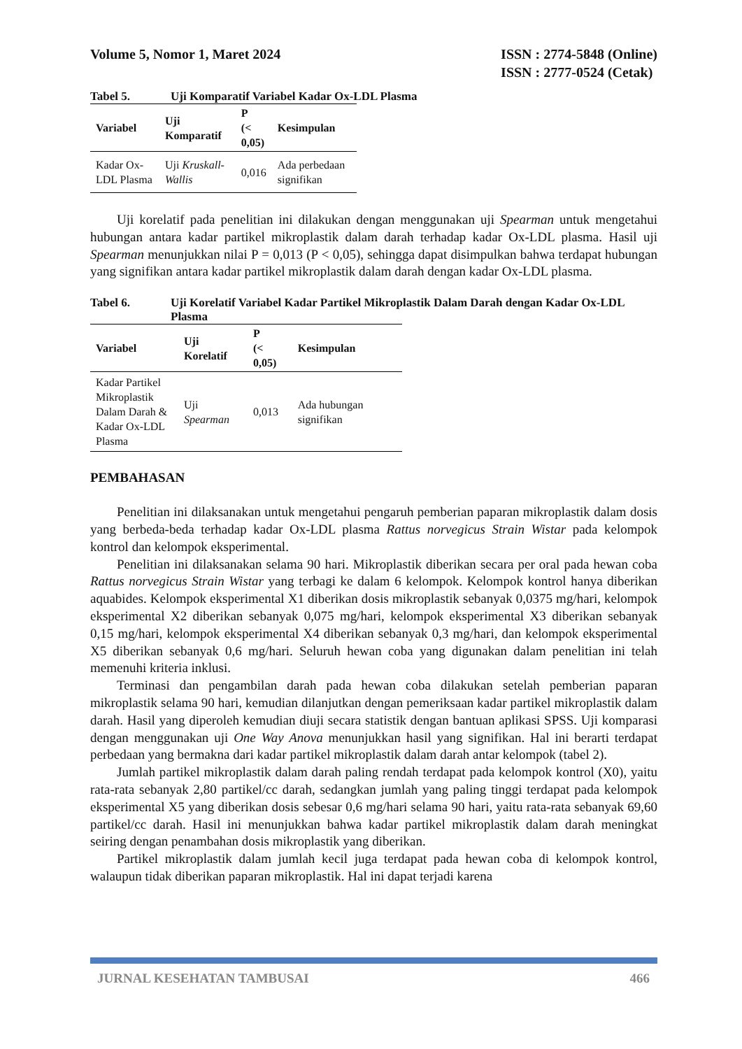Volume 5, Nomor 1, Maret 2024 ISSN : 2774-5848 (Online)
ISSN : 2777-0524 (Cetak)
Tabel 5. Uji Komparatif Variabel Kadar Ox-LDL Plasma
| Variabel | Uji Komparatif | P (< 0,05) | Kesimpulan |
| --- | --- | --- | --- |
| Kadar Ox-LDL Plasma | Uji Kruskall-Wallis | 0,016 | Ada perbedaan signifikan |
Uji korelatif pada penelitian ini dilakukan dengan menggunakan uji Spearman untuk mengetahui hubungan antara kadar partikel mikroplastik dalam darah terhadap kadar Ox-LDL plasma. Hasil uji Spearman menunjukkan nilai P = 0,013 (P < 0,05), sehingga dapat disimpulkan bahwa terdapat hubungan yang signifikan antara kadar partikel mikroplastik dalam darah dengan kadar Ox-LDL plasma.
Tabel 6. Uji Korelatif Variabel Kadar Partikel Mikroplastik Dalam Darah dengan Kadar Ox-LDL Plasma
| Variabel | Uji Korelatif | P (< 0,05) | Kesimpulan |
| --- | --- | --- | --- |
| Kadar Partikel Mikroplastik Dalam Darah & Kadar Ox-LDL Plasma | Uji Spearman | 0,013 | Ada hubungan signifikan |
PEMBAHASAN
Penelitian ini dilaksanakan untuk mengetahui pengaruh pemberian paparan mikroplastik dalam dosis yang berbeda-beda terhadap kadar Ox-LDL plasma Rattus norvegicus Strain Wistar pada kelompok kontrol dan kelompok eksperimental.
Penelitian ini dilaksanakan selama 90 hari. Mikroplastik diberikan secara per oral pada hewan coba Rattus norvegicus Strain Wistar yang terbagi ke dalam 6 kelompok. Kelompok kontrol hanya diberikan aquabides. Kelompok eksperimental X1 diberikan dosis mikroplastik sebanyak 0,0375 mg/hari, kelompok eksperimental X2 diberikan sebanyak 0,075 mg/hari, kelompok eksperimental X3 diberikan sebanyak 0,15 mg/hari, kelompok eksperimental X4 diberikan sebanyak 0,3 mg/hari, dan kelompok eksperimental X5 diberikan sebanyak 0,6 mg/hari. Seluruh hewan coba yang digunakan dalam penelitian ini telah memenuhi kriteria inklusi.
Terminasi dan pengambilan darah pada hewan coba dilakukan setelah pemberian paparan mikroplastik selama 90 hari, kemudian dilanjutkan dengan pemeriksaan kadar partikel mikroplastik dalam darah. Hasil yang diperoleh kemudian diuji secara statistik dengan bantuan aplikasi SPSS. Uji komparasi dengan menggunakan uji One Way Anova menunjukkan hasil yang signifikan. Hal ini berarti terdapat perbedaan yang bermakna dari kadar partikel mikroplastik dalam darah antar kelompok (tabel 2).
Jumlah partikel mikroplastik dalam darah paling rendah terdapat pada kelompok kontrol (X0), yaitu rata-rata sebanyak 2,80 partikel/cc darah, sedangkan jumlah yang paling tinggi terdapat pada kelompok eksperimental X5 yang diberikan dosis sebesar 0,6 mg/hari selama 90 hari, yaitu rata-rata sebanyak 69,60 partikel/cc darah. Hasil ini menunjukkan bahwa kadar partikel mikroplastik dalam darah meningkat seiring dengan penambahan dosis mikroplastik yang diberikan.
Partikel mikroplastik dalam jumlah kecil juga terdapat pada hewan coba di kelompok kontrol, walaupun tidak diberikan paparan mikroplastik. Hal ini dapat terjadi karena
JURNAL KESEHATAN TAMBUSAI 466